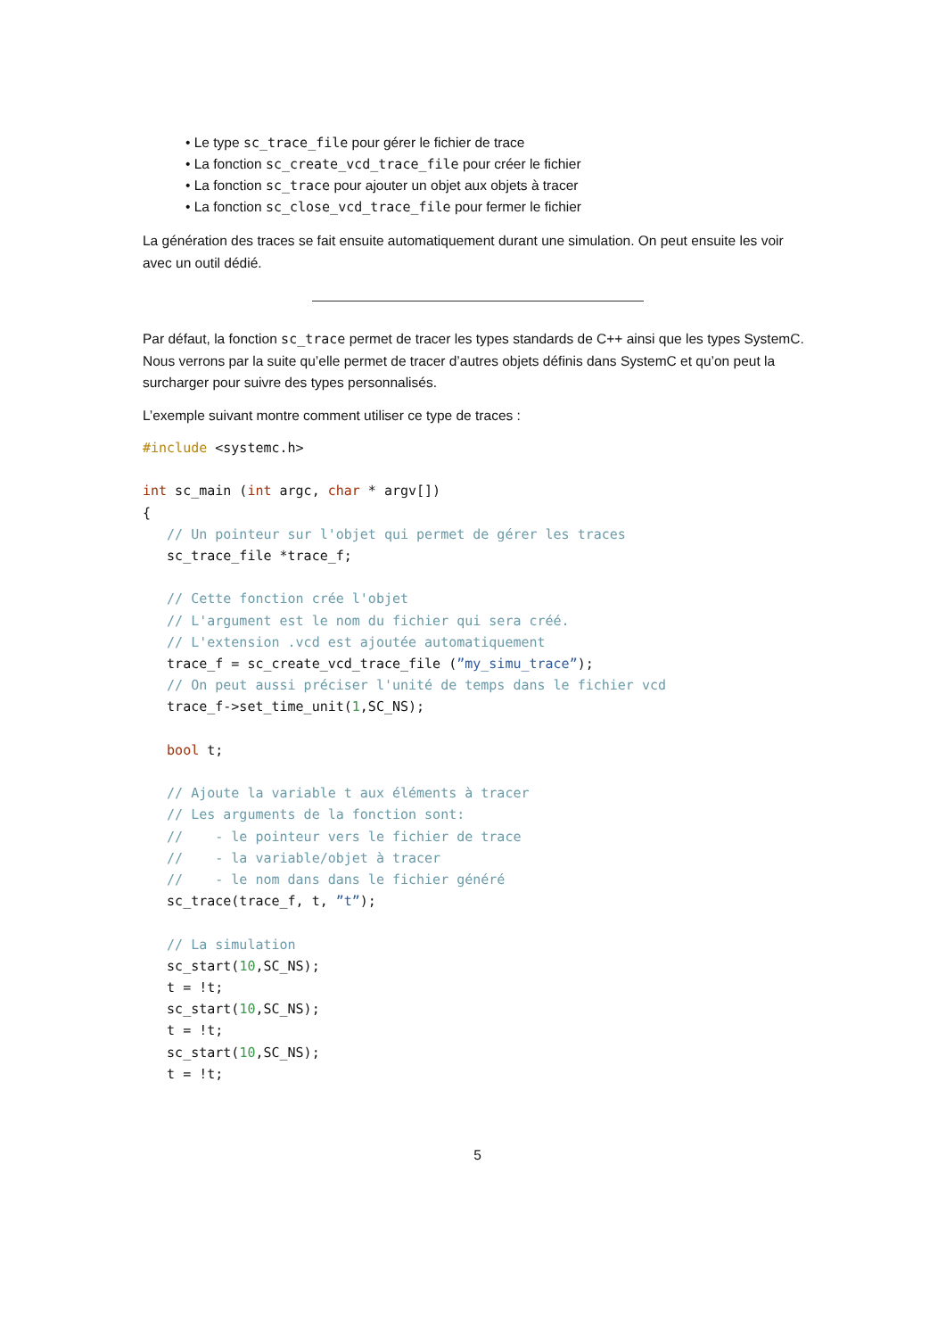• Le type sc_trace_file pour gérer le fichier de trace
• La fonction sc_create_vcd_trace_file pour créer le fichier
• La fonction sc_trace pour ajouter un objet aux objets à tracer
• La fonction sc_close_vcd_trace_file pour fermer le fichier
La génération des traces se fait ensuite automatiquement durant une simulation. On peut ensuite les voir avec un outil dédié.
Par défaut, la fonction sc_trace permet de tracer les types standards de C++ ainsi que les types SystemC. Nous verrons par la suite qu’elle permet de tracer d’autres objets définis dans SystemC et qu’on peut la surcharger pour suivre des types personnalisés.
L’exemple suivant montre comment utiliser ce type de traces :
#include <systemc.h>

int sc_main (int argc, char * argv[])
{
   // Un pointeur sur l'objet qui permet de gérer les traces
   sc_trace_file *trace_f;

   // Cette fonction crée l'objet
   // L'argument est le nom du fichier qui sera créé.
   // L'extension .vcd est ajoutée automatiquement
   trace_f = sc_create_vcd_trace_file (”my_simu_trace”);
   // On peut aussi préciser l'unité de temps dans le fichier vcd
   trace_f->set_time_unit(1,SC_NS);

   bool t;

   // Ajoute la variable t aux éléments à tracer
   // Les arguments de la fonction sont:
   //    - le pointeur vers le fichier de trace
   //    - la variable/objet à tracer
   //    - le nom dans dans le fichier généré
   sc_trace(trace_f, t, ”t”);

   // La simulation
   sc_start(10,SC_NS);
   t = !t;
   sc_start(10,SC_NS);
   t = !t;
   sc_start(10,SC_NS);
   t = !t;
5